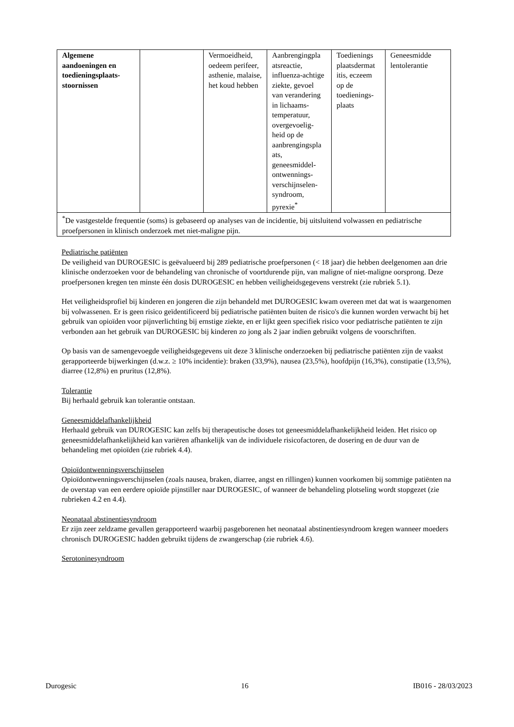| Algemene aandoeningen en toedieningsplaats-stoornissen | | Vermoeidheid, oedeem perifeer, asthenie, malaise, het koud hebben | Aanbrengingpla atsreactie, influenza-achtige ziekte, gevoel van verandering in lichaams-temperatuur, overgevoelig-heid op de aanbrengingspla ats, geneesmiddel-ontwennings-verschijnselen-syndroom, pyrexie<sup>*</sup> | Toedienings plaatsdermat itis, eczeem op de toedienings-plaats | Geneesmidde lentolerantie |
| <sup>*</sup> De vastgestelde frequentie (soms) is gebaseerd op analyses van de incidentie, bij uitsluitend volwassen en pediatrische proefpersonen in klinisch onderzoek met niet-maligne pijn. | | | | | |
Pediatrische patiënten
De veiligheid van DUROGESIC is geëvalueerd bij 289 pediatrische proefpersonen (< 18 jaar) die hebben deelgenomen aan drie klinische onderzoeken voor de behandeling van chronische of voortdurende pijn, van maligne of niet-maligne oorsprong. Deze proefpersonen kregen ten minste één dosis DUROGESIC en hebben veiligheidsgegevens verstrekt (zie rubriek 5.1).
Het veiligheidsprofiel bij kinderen en jongeren die zijn behandeld met DUROGESIC kwam overeen met dat wat is waargenomen bij volwassenen. Er is geen risico geïdentificeerd bij pediatrische patiënten buiten de risico's die kunnen worden verwacht bij het gebruik van opioïden voor pijnverlichting bij ernstige ziekte, en er lijkt geen specifiek risico voor pediatrische patiënten te zijn verbonden aan het gebruik van DUROGESIC bij kinderen zo jong als 2 jaar indien gebruikt volgens de voorschriften.
Op basis van de samengevoegde veiligheidsgegevens uit deze 3 klinische onderzoeken bij pediatrische patiënten zijn de vaakst gerapporteerde bijwerkingen (d.w.z. ≥ 10% incidentie): braken (33,9%), nausea (23,5%), hoofdpijn (16,3%), constipatie (13,5%), diarree (12,8%) en pruritus (12,8%).
Tolerantie
Bij herhaald gebruik kan tolerantie ontstaan.
Geneesmiddelafhankelijkheid
Herhaald gebruik van DUROGESIC kan zelfs bij therapeutische doses tot geneesmiddelafhankelijkheid leiden. Het risico op geneesmiddelafhankelijkheid kan variëren afhankelijk van de individuele risicofactoren, de dosering en de duur van de behandeling met opioïden (zie rubriek 4.4).
Opioïdontwenningsverschijnselen
Opioïdontwenningsverschijnselen (zoals nausea, braken, diarree, angst en rillingen) kunnen voorkomen bij sommige patiënten na de overstap van een eerdere opioïde pijnstiller naar DUROGESIC, of wanneer de behandeling plotseling wordt stopgezet (zie rubrieken 4.2 en 4.4).
Neonataal abstinentiesyndroom
Er zijn zeer zeldzame gevallen gerapporteerd waarbij pasgeborenen het neonataal abstinentiesyndroom kregen wanneer moeders chronisch DUROGESIC hadden gebruikt tijdens de zwangerschap (zie rubriek 4.6).
Serotoninesyndroom
Durogesic 16 IB016 - 28/03/2023